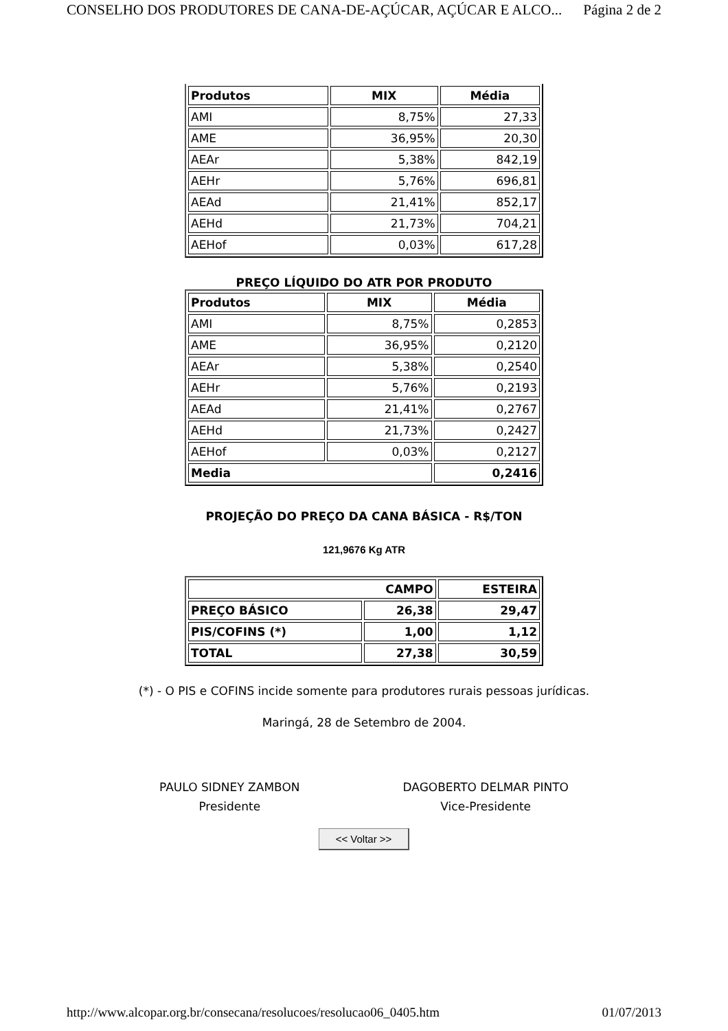CONSELHO DOS PRODUTORES DE CANA-DE-AÇÚCAR, AÇÚCAR E ALCO... Página 2 de 2
| Produtos | MIX | Média |
| --- | --- | --- |
| AMI | 8,75% | 27,33 |
| AME | 36,95% | 20,30 |
| AEAr | 5,38% | 842,19 |
| AEHr | 5,76% | 696,81 |
| AEAd | 21,41% | 852,17 |
| AEHd | 21,73% | 704,21 |
| AEHof | 0,03% | 617,28 |
PREÇO LÍQUIDO DO ATR POR PRODUTO
| Produtos | MIX | Média |
| --- | --- | --- |
| AMI | 8,75% | 0,2853 |
| AME | 36,95% | 0,2120 |
| AEAr | 5,38% | 0,2540 |
| AEHr | 5,76% | 0,2193 |
| AEAd | 21,41% | 0,2767 |
| AEHd | 21,73% | 0,2427 |
| AEHof | 0,03% | 0,2127 |
| Media | | 0,2416 |
PROJEÇÃO DO PREÇO DA CANA BÁSICA - R$/TON
121,9676 Kg ATR
| CAMPO | | ESTEIRA |
| PREÇO BÁSICO | 26,38 | 29,47 |
| PIS/COFINS (*) | 1,00 | 1,12 |
| TOTAL | 27,38 | 30,59 |
(*) - O PIS e COFINS incide somente para produtores rurais pessoas jurídicas.
Maringá, 28 de Setembro de 2004.
PAULO SIDNEY ZAMBON
Presidente
DAGOBERTO DELMAR PINTO
Vice-Presidente
<< Voltar >>
http://www.alcopar.org.br/consecana/resolucoes/resolucao06_0405.htm 01/07/2013